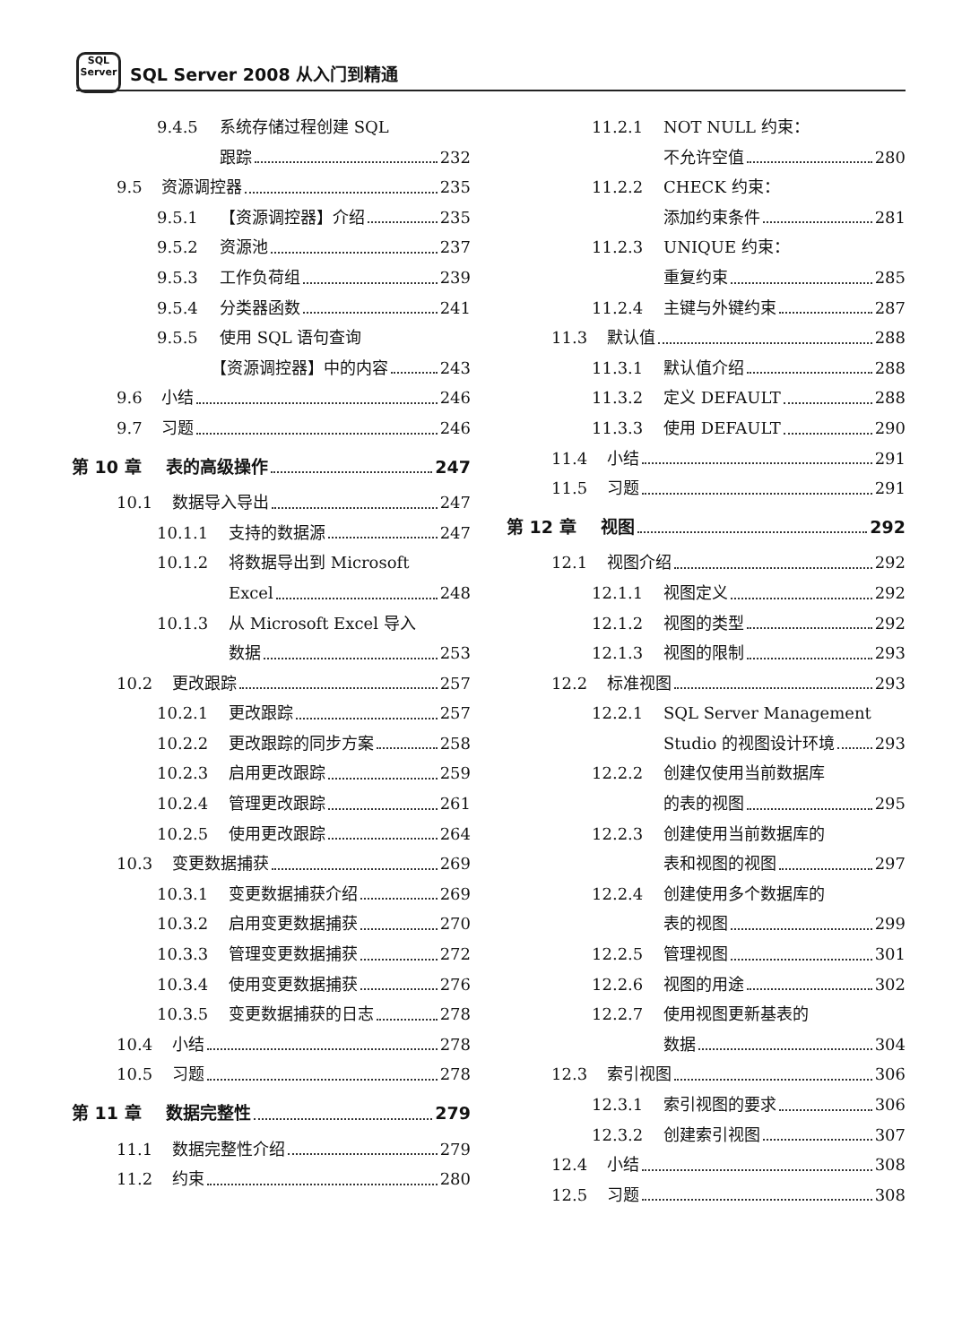SQL
Server
SQL Server 2008 从入门到精通
9.4.5 系统存储过程创建 SQL
跟踪 232
9.5 资源调控器 235
9.5.1 【资源调控器】介绍 235
9.5.2 资源池 237
9.5.3 工作负荷组 239
9.5.4 分类器函数 241
9.5.5 使用 SQL 语句查询
【资源调控器】中的内容 243
9.6 小结 246
9.7 习题 246
第 10 章 表的高级操作 247
10.1 数据导入导出 247
10.1.1 支持的数据源 247
10.1.2 将数据导出到 Microsoft
Excel 248
10.1.3 从 Microsoft Excel 导入
数据 253
10.2 更改跟踪 257
10.2.1 更改跟踪 257
10.2.2 更改跟踪的同步方案 258
10.2.3 启用更改跟踪 259
10.2.4 管理更改跟踪 261
10.2.5 使用更改跟踪 264
10.3 变更数据捕获 269
10.3.1 变更数据捕获介绍 269
10.3.2 启用变更数据捕获 270
10.3.3 管理变更数据捕获 272
10.3.4 使用变更数据捕获 276
10.3.5 变更数据捕获的日志 278
10.4 小结 278
10.5 习题 278
第 11 章 数据完整性 279
11.1 数据完整性介绍 279
11.2 约束 280
11.2.1 NOT NULL 约束：
不允许空值 280
11.2.2 CHECK 约束：
添加约束条件 281
11.2.3 UNIQUE 约束：
重复约束 285
11.2.4 主键与外键约束 287
11.3 默认值 288
11.3.1 默认值介绍 288
11.3.2 定义 DEFAULT 288
11.3.3 使用 DEFAULT 290
11.4 小结 291
11.5 习题 291
第 12 章 视图 292
12.1 视图介绍 292
12.1.1 视图定义 292
12.1.2 视图的类型 292
12.1.3 视图的限制 293
12.2 标准视图 293
12.2.1 SQL Server Management
Studio 的视图设计环境 293
12.2.2 创建仅使用当前数据库
的表的视图 295
12.2.3 创建使用当前数据库的
表和视图的视图 297
12.2.4 创建使用多个数据库的
表的视图 299
12.2.5 管理视图 301
12.2.6 视图的用途 302
12.2.7 使用视图更新基表的
数据 304
12.3 索引视图 306
12.3.1 索引视图的要求 306
12.3.2 创建索引视图 307
12.4 小结 308
12.5 习题 308